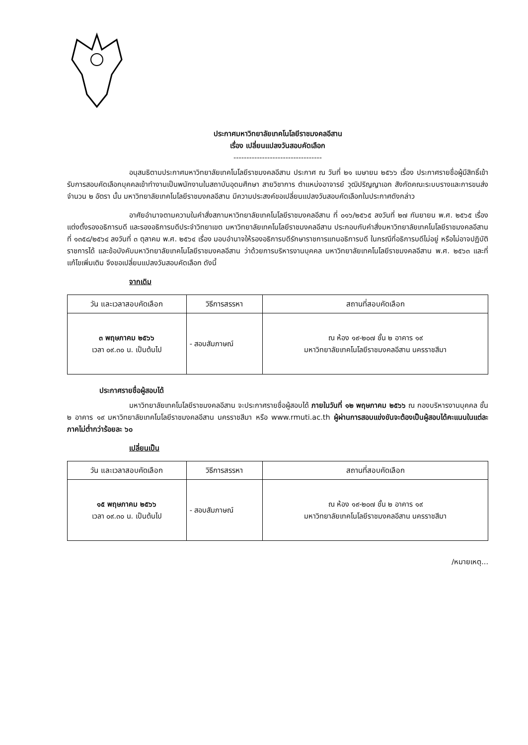ประกาศมหาวิทยาลัยเทคโนโลยีราชมงคลอีสาน
เรื่อง เปลี่ยนแปลงวันสอบคัดเลือก
----------------------------------
อนุสนธิตามประกาศมหาวิทยาลัยเทคโนโลยีราชมงคลอีสาน ประกาศ ณ วันที่ ๒๑ เมษายน ๒๕๖๖ เรื่อง ประกาศรายชื่อผู้มีสิทธิ์เข้ารับการสอบคัดเลือกบุคคลเข้าทำงานเป็นพนักงานในสถาบันอุดมศึกษา สายวิชาการ ตำแหน่งอาจารย์ วุฒิปริญญาเอก สังกัดคณะระบบรางและการขนส่ง จำนวน ๒ อัตรา นั้น มหาวิทยาลัยเทคโนโลยีราชมงคลอีสาน มีความประสงค์ขอเปลี่ยนแปลงวันสอบคัดเลือกในประกาศดังกล่าว
อาศัยอำนาจตามความในคำสั่งสภามหาวิทยาลัยเทคโนโลยีราชมงคลอีสาน ที่ ๐๑๖/๒๕๖๕ ลงวันที่ ๒๗ กันยายน พ.ศ. ๒๕๖๕ เรื่อง แต่งตั้งรองอธิการบดี และรองอธิการบดีประจำวิทยาเขต มหาวิทยาลัยเทคโนโลยีราชมงคลอีสาน ประกอบกับคำสั่งมหาวิทยาลัยเทคโนโลยีราชมงคลอีสาน ที่ ๑๓๕๘/๒๕๖๔ ลงวันที่ ๓ ตุลาคม พ.ศ. ๒๕๖๔ เรื่อง มอบอำนาจให้รองอธิการบดีรักษาราชการแทนอธิการบดี ในกรณีที่อธิการบดีไม่อยู่ หรือไม่อาจปฏิบัติราชการได้ และข้อบังคับมหาวิทยาลัยเทคโนโลยีราชมงคลอีสาน ว่าด้วยการบริหารงานบุคคล มหาวิทยาลัยเทคโนโลยีราชมงคลอีสาน พ.ศ. ๒๕๖๓ และที่แก้ไขเพิ่มเติม จึงขอเปลี่ยนแปลงวันสอบคัดเลือก ดังนี้
จากเดิม
| วัน และเวลาสอบคัดเลือก | วิธีการสรรหา | สถานที่สอบคัดเลือก |
| --- | --- | --- |
| ๓ พฤษภาคม ๒๕๖๖ เวลา ๐๙.๓๐ น. เป็นต้นไป | - สอบสัมภาษณ์ | ณ ห้อง ๑๙-๒๐๗ ชั้น ๒ อาคาร ๑๙ มหาวิทยาลัยเทคโนโลยีราชมงคลอีสาน นครราชสีมา |
ประกาศรายชื่อผู้สอบได้
มหาวิทยาลัยเทคโนโลยีราชมงคลอีสาน จะประกาศรายชื่อผู้สอบได้ ภายในวันที่ ๑๒ พฤษภาคม ๒๕๖๖ ณ กองบริหารงานบุคคล ชั้น ๒ อาคาร ๑๙ มหาวิทยาลัยเทคโนโลยีราชมงคลอีสาน นครราชสีมา หรือ www.rmuti.ac.th ผู้ผ่านการสอบแข่งขันจะต้องเป็นผู้สอบได้คะแนนในแต่ละภาคไม่ต่ำกว่าร้อยละ ๖๐
เปลี่ยนเป็น
| วัน และเวลาสอบคัดเลือก | วิธีการสรรหา | สถานที่สอบคัดเลือก |
| --- | --- | --- |
| ๑๕ พฤษภาคม ๒๕๖๖ เวลา ๐๙.๓๐ น. เป็นต้นไป | - สอบสัมภาษณ์ | ณ ห้อง ๑๙-๒๐๗ ชั้น ๒ อาคาร ๑๙ มหาวิทยาลัยเทคโนโลยีราชมงคลอีสาน นครราชสีมา |
/หมายเหตุ...